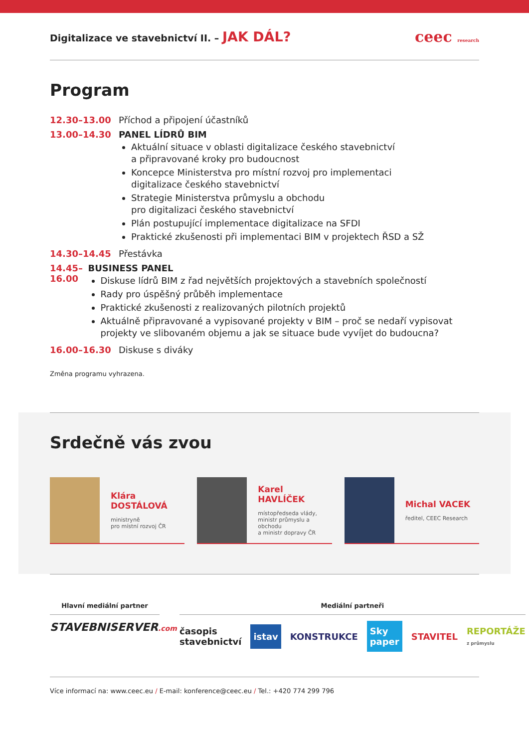Digitalizace ve stavebnictví II. – JAK DÁL?
ceec research
Program
12.30–13.00 Příchod a připojení účastníků
13.00–14.30 PANEL LÍDRŮ BIM
Aktuální situace v oblasti digitalizace českého stavebnictví
a připravované kroky pro budoucnost
Koncepce Ministerstva pro místní rozvoj pro implementaci
digitalizace českého stavebnictví
Strategie Ministerstva průmyslu a obchodu
pro digitalizaci českého stavebnictví
Plán postupující implementace digitalizace na SFDI
Praktické zkušenosti při implementaci BIM v projektech ŘSD a SŽ
14.30–14.45 Přestávka
14.45–16.00 BUSINESS PANEL
Diskuse lídrů BIM z řad největších projektových a stavebních společností
Rady pro úspěšný průběh implementace
Praktické zkušenosti z realizovaných pilotních projektů
Aktuálně připravované a vypisované projekty v BIM – proč se nedaří vypisovat projekty ve slibovaném objemu a jak se situace bude vyvíjet do budoucna?
16.00–16.30 Diskuse s diváky
Změna programu vyhrazena.
Srdečně vás zvou
Klára DOSTÁLOVÁ
ministryně
pro místní rozvoj ČR
Karel HAVLÍČEK
místopředseda vlády,
ministr průmyslu a obchodu
a ministr dopravy ČR
Michal VACEK
ředitel, CEEC Research
Hlavní mediální partner
STAVEBNISERVER.com
Mediální partneři
časopis stavebnictví istav KONSTRUKCE Sky paper STAVITEL REPORTÁŽE z průmyslu
Více informací na: www.ceec.eu / E-mail: konference@ceec.eu / Tel.: +420 774 299 796